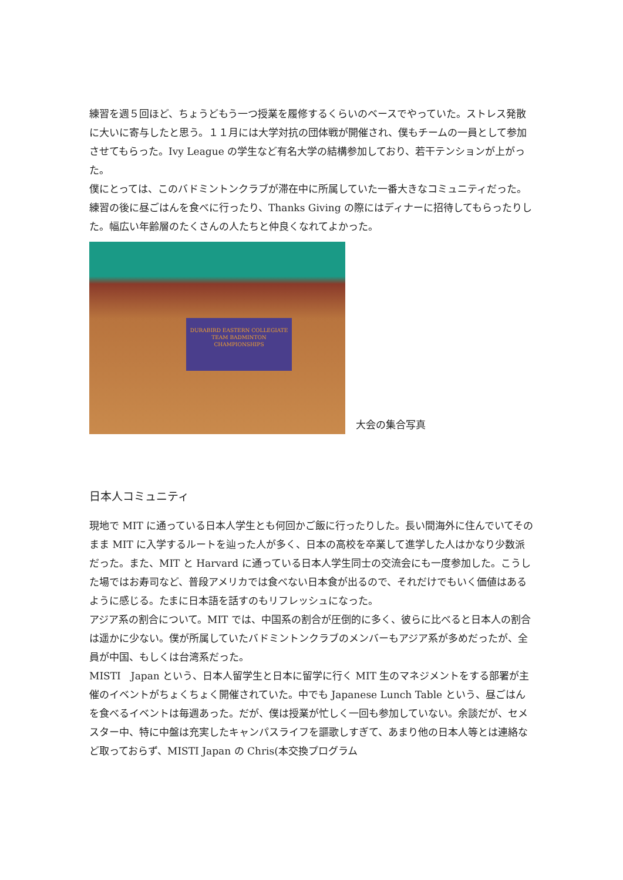練習を週５回ほど、ちょうどもう一つ授業を履修するくらいのベースでやっていた。ストレス発散に大いに寄与したと思う。１１月には大学対抗の団体戦が開催され、僕もチームの一員として参加させてもらった。Ivy League の学生など有名大学の結構参加しており、若干テンションが上がった。
僕にとっては、このバドミントンクラブが滞在中に所属していた一番大きなコミュニティだった。練習の後に昼ごはんを食べに行ったり、Thanks Giving の際にはディナーに招待してもらったりした。幅広い年齢層のたくさんの人たちと仲良くなれてよかった。
DURABIRD EASTERN COLLEGIATE TEAM BADMINTON CHAMPIONSHIPS
大会の集合写真
日本人コミュニティ
現地で MIT に通っている日本人学生とも何回かご飯に行ったりした。長い間海外に住んでいてそのまま MIT に入学するルートを辿った人が多く、日本の高校を卒業して進学した人はかなり少数派だった。また、MIT と Harvard に通っている日本人学生同士の交流会にも一度参加した。こうした場ではお寿司など、普段アメリカでは食べない日本食が出るので、それだけでもいく価値はあるように感じる。たまに日本語を話すのもリフレッシュになった。
アジア系の割合について。MIT では、中国系の割合が圧倒的に多く、彼らに比べると日本人の割合は遥かに少ない。僕が所属していたバドミントンクラブのメンバーもアジア系が多めだったが、全員が中国、もしくは台湾系だった。
MISTI　Japan という、日本人留学生と日本に留学に行く MIT 生のマネジメントをする部署が主催のイベントがちょくちょく開催されていた。中でも Japanese Lunch Table という、昼ごはんを食べるイベントは毎週あった。だが、僕は授業が忙しく一回も参加していない。余談だが、セメスター中、特に中盤は充実したキャンパスライフを謳歌しすぎて、あまり他の日本人等とは連絡など取っておらず、MISTI Japan の Chris(本交換プログラム